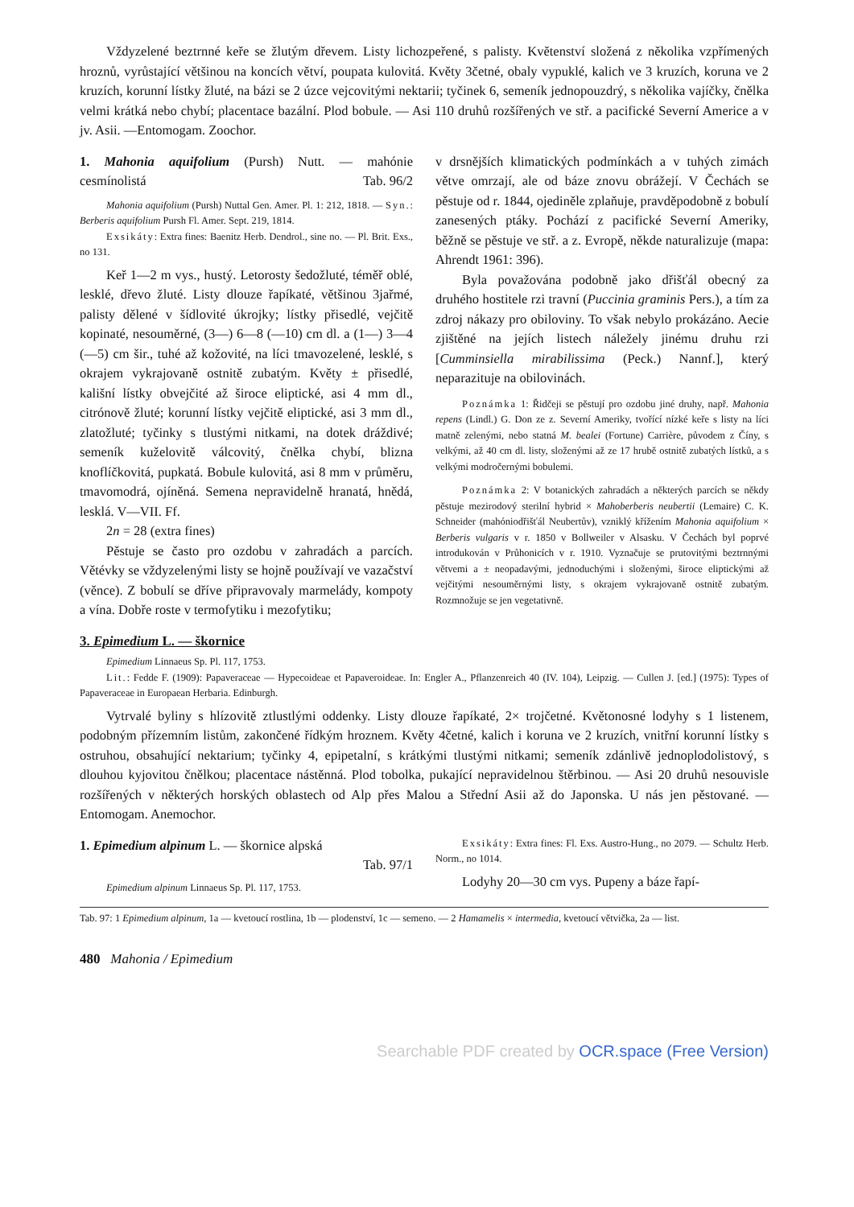Vždyzelené beztrnné keře se žlutým dřevem. Listy lichozpeřené, s palisty. Květenství složená z několika vzpřímených hroznů, vyrůstající většinou na koncích větví, poupata kulovitá. Květy 3četné, obaly vypuklé, kalich ve 3 kruzích, koruna ve 2 kruzích, korunní lístky žluté, na bázi se 2 úzce vejcovitými nektarii; tyčinek 6, semeník jednopouzdrý, s několika vajíčky, čnělka velmi krátká nebo chybí; placentace bazální. Plod bobule. — Asi 110 druhů rozšířených ve stř. a pacifické Severní Americe a v jv. Asii. —Entomogam. Zoochor.
1. Mahonia aquifolium (Pursh) Nutt. — mahónie cesmínolistá Tab. 96/2
Mahonia aquifolium (Pursh) Nuttal Gen. Amer. Pl. 1: 212, 1818. — Syn.: Berberis aquifolium Pursh Fl. Amer. Sept. 219, 1814.
Exsikáty: Extra fines: Baenitz Herb. Dendrol., sine no. — Pl. Brit. Exs., no 131.
Keř 1—2 m vys., hustý. Letorosty šedožluté, téměř oblé, lesklé, dřevo žluté. Listy dlouze řapíkaté, většinou 3jařmé, palisty dělené v šídlovité úkrojky; lístky přisedlé, vejčitě kopinaté, nesouměrné, (3—) 6—8 (—10) cm dl. a (1—) 3—4 (—5) cm šir., tuhé až kožovité, na líci tmavozelené, lesklé, s okrajem vykrajovaně ostnitě zubatým. Květy ± přisedlé, kališní lístky obvejčité až široce eliptické, asi 4 mm dl., citrónově žluté; korunní lístky vejčitě eliptické, asi 3 mm dl., zlatožluté; tyčinky s tlustými nitkami, na dotek dráždivé; semeník kuželovitě válcovitý, čnělka chybí, blizna knoflíčkovitá, pupkatá. Bobule kulovitá, asi 8 mm v průměru, tmavomodrá, ojíněná. Semena nepravidelně hranatá, hnědá, lesklá. V—VII. Ff.
2n = 28 (extra fines)
Pěstuje se často pro ozdobu v zahradách a parcích. Větévky se vždyzelenými listy se hojně používají ve vazačství (věnce). Z bobulí se dříve připravovaly marmelády, kompoty a vína. Dobře roste v termofytiku i mezofytiku;
v drsnějších klimatických podmínkách a v tuhých zimách větve omrzají, ale od báze znovu obrážejí. V Čechách se pěstuje od r. 1844, ojediněle zplaňuje, pravděpodobně z bobulí zanesených ptáky. Pochází z pacifické Severní Ameriky, běžně se pěstuje ve stř. a z. Evropě, někde naturalizuje (mapa: Ahrendt 1961: 396).
Byla považována podobně jako dřišťál obecný za druhého hostitele rzi travní (Puccinia graminis Pers.), a tím za zdroj nákazy pro obiloviny. To však nebylo prokázáno. Aecie zjištěné na jejích listech náležely jinému druhu rzi [Cumminsiella mirabilissima (Peck.) Nannf.], který neparazituje na obilovinách.
Poznámka 1: Řidčeji se pěstují pro ozdobu jiné druhy, např. Mahonia repens (Lindl.) G. Don ze z. Severní Ameriky, tvořící nízké keře s listy na líci matně zelenými, nebo statná M. bealei (Fortune) Carrière, původem z Číny, s velkými, až 40 cm dl. listy, složenými až ze 17 hrubě ostnitě zubatých lístků, a s velkými modročernými bobulemi.
Poznámka 2: V botanických zahradách a některých parcích se někdy pěstuje mezirodový sterilní hybrid × Mahoberberis neubertii (Lemaire) C. K. Schneider (mahóniodřišťál Neubertův), vzniklý křížením Mahonia aquifolium × Berberis vulgaris v r. 1850 v Bollweiler v Alsasku. V Čechách byl poprvé introdukován v Průhonicích v r. 1910. Vyznačuje se prutovitými beztrnnými větvemi a ± neopadavými, jednoduchými i složenými, široce eliptickými až vejčitými nesouměrnými listy, s okrajem vykrajovaně ostnitě zubatým. Rozmnožuje se jen vegetativně.
3. Epimedium L. — škornice
Epimedium Linnaeus Sp. Pl. 117, 1753.
Lit.: Fedde F. (1909): Papaveraceae — Hypecoideae et Papaveroideae. In: Engler A., Pflanzenreich 40 (IV. 104), Leipzig. — Cullen J. [ed.] (1975): Types of Papaveraceae in Europaean Herbaria. Edinburgh.
Vytrvalé byliny s hlízovitě ztlustlými oddenky. Listy dlouze řapíkaté, 2× trojčetné. Květonosné lodyhy s 1 listenem, podobným přízemním listům, zakončené řídkým hroznem. Květy 4četné, kalich i koruna ve 2 kruzích, vnitřní korunní lístky s ostruhou, obsahující nektarium; tyčinky 4, epipetalní, s krátkými tlustými nitkami; semeník zdánlivě jednoplodolistový, s dlouhou kyjovitou čnělkou; placentace nástěnná. Plod tobolka, pukající nepravidelnou štěrbinou. — Asi 20 druhů nesouvisle rozšířených v některých horských oblastech od Alp přes Malou a Střední Asii až do Japonska. U nás jen pěstované. — Entomogam. Anemochor.
1. Epimedium alpinum L. — škornice alpská
Tab. 97/1
Epimedium alpinum Linnaeus Sp. Pl. 117, 1753.
Exsikáty: Extra fines: Fl. Exs. Austro-Hung., no 2079. — Schultz Herb. Norm., no 1014.
Lodyhy 20—30 cm vys. Pupeny a báze řapí-
Tab. 97: 1 Epimedium alpinum, 1a — kvetoucí rostlina, 1b — plodenství, 1c — semeno. — 2 Hamamelis × intermedia, kvetoucí větvička, 2a — list.
480 Mahonia / Epimedium
Searchable PDF created by OCR.space (Free Version)